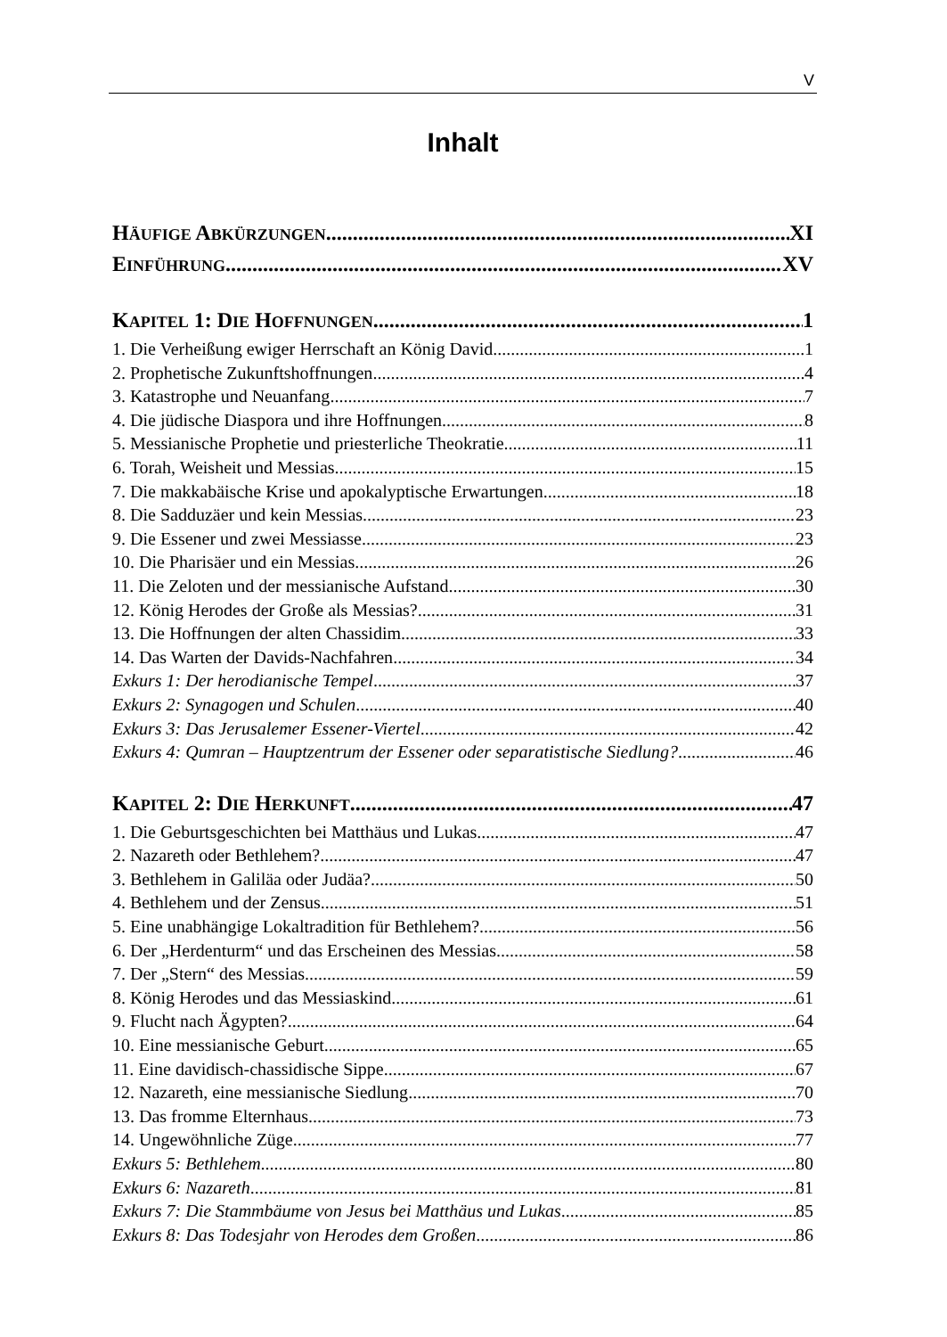V
Inhalt
HÄUFIGE ABKÜRZUNGEN XI
EINFÜHRUNG XV
KAPITEL 1: DIE HOFFNUNGEN 1
1. Die Verheißung ewiger Herrschaft an König David 1
2. Prophetische Zukunftshoffnungen 4
3. Katastrophe und Neuanfang 7
4. Die jüdische Diaspora und ihre Hoffnungen 8
5. Messianische Prophetie und priesterliche Theokratie 11
6. Torah, Weisheit und Messias 15
7. Die makkabäische Krise und apokalyptische Erwartungen 18
8. Die Sadduzäer und kein Messias 23
9. Die Essener und zwei Messiasse 23
10. Die Pharisäer und ein Messias 26
11. Die Zeloten und der messianische Aufstand 30
12. König Herodes der Große als Messias? 31
13. Die Hoffnungen der alten Chassidim 33
14. Das Warten der Davids-Nachfahren 34
Exkurs 1: Der herodianische Tempel 37
Exkurs 2: Synagogen und Schulen 40
Exkurs 3: Das Jerusalemer Essener-Viertel 42
Exkurs 4: Qumran – Hauptzentrum der Essener oder separatistische Siedlung? 46
KAPITEL 2: DIE HERKUNFT 47
1. Die Geburtsgeschichten bei Matthäus und Lukas 47
2. Nazareth oder Bethlehem? 47
3. Bethlehem in Galiläa oder Judäa? 50
4. Bethlehem und der Zensus 51
5. Eine unabhängige Lokaltradition für Bethlehem? 56
6. Der „Herdenturm“ und das Erscheinen des Messias 58
7. Der „Stern“ des Messias 59
8. König Herodes und das Messiaskind 61
9. Flucht nach Ägypten? 64
10. Eine messianische Geburt 65
11. Eine davidisch-chassidische Sippe 67
12. Nazareth, eine messianische Siedlung 70
13. Das fromme Elternhaus 73
14. Ungewöhnliche Züge 77
Exkurs 5: Bethlehem 80
Exkurs 6: Nazareth 81
Exkurs 7: Die Stammbäume von Jesus bei Matthäus und Lukas 85
Exkurs 8: Das Todesjahr von Herodes dem Großen 86